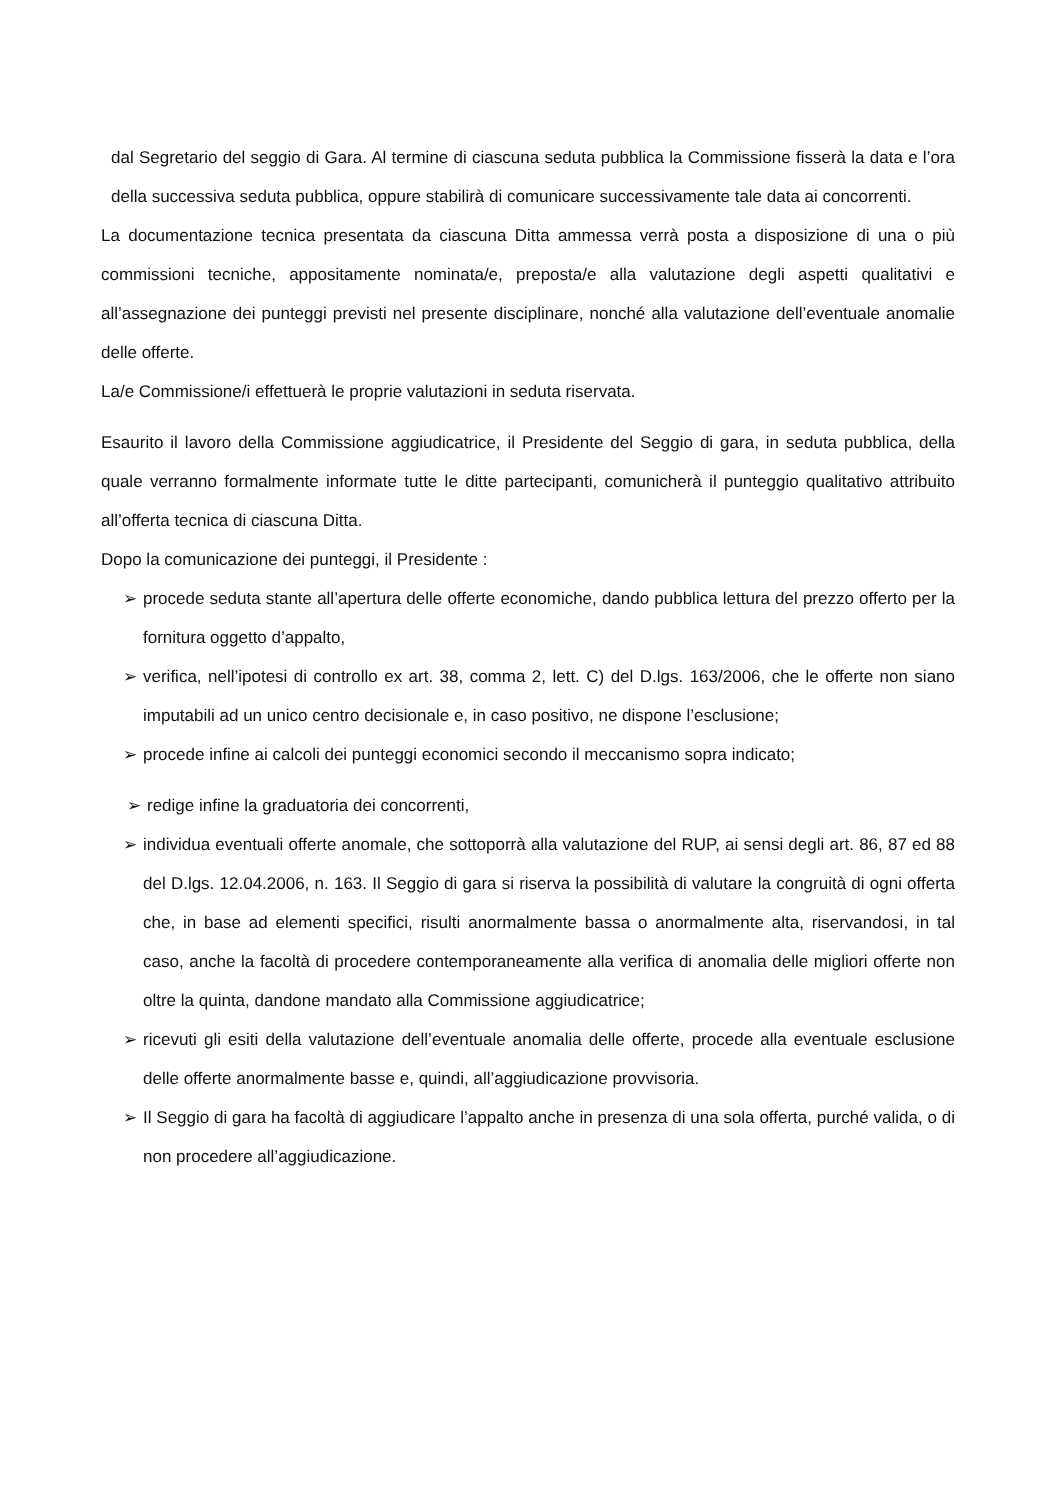dal Segretario del seggio di Gara. Al termine di ciascuna seduta pubblica la Commissione fisserà la data e l’ora della successiva seduta pubblica, oppure stabilirà di comunicare successivamente tale data ai concorrenti.
La documentazione tecnica presentata da ciascuna Ditta ammessa verrà posta a disposizione di una o più commissioni tecniche, appositamente nominata/e, preposta/e alla valutazione degli aspetti qualitativi e all’assegnazione dei punteggi previsti nel presente disciplinare, nonché alla valutazione dell’eventuale anomalie delle offerte.
La/e Commissione/i effettuerà le proprie valutazioni in seduta riservata.
Esaurito il lavoro della Commissione aggiudicatrice, il Presidente del Seggio di gara, in seduta pubblica, della quale verranno formalmente informate tutte le ditte partecipanti, comunicherà il punteggio qualitativo attribuito all’offerta tecnica di ciascuna Ditta.
Dopo la comunicazione dei punteggi, il Presidente :
➢ procede seduta stante all’apertura delle offerte economiche, dando pubblica lettura del prezzo offerto per la fornitura oggetto d’appalto,
➢ verifica, nell’ipotesi di controllo ex art. 38, comma 2, lett. C) del D.lgs. 163/2006, che le offerte non siano imputabili ad un unico centro decisionale e, in caso positivo, ne dispone l’esclusione;
➢ procede infine ai calcoli dei punteggi economici secondo il meccanismo sopra indicato;
➢ redige infine la graduatoria dei concorrenti,
➢ individua eventuali offerte anomale, che sottoporrà alla valutazione del RUP, ai sensi degli art. 86, 87 ed 88 del D.lgs. 12.04.2006, n. 163. Il Seggio di gara si riserva la possibilità di valutare la congruità di ogni offerta che, in base ad elementi specifici, risulti anormalmente bassa o anormalmente alta, riservandosi, in tal caso, anche la facoltà di procedere contemporaneamente alla verifica di anomalia delle migliori offerte non oltre la quinta, dandone mandato alla Commissione aggiudicatrice;
➢ ricevuti gli esiti della valutazione dell’eventuale anomalia delle offerte, procede alla eventuale esclusione delle offerte anormalmente basse e, quindi, all’aggiudicazione provvisoria.
➢ Il Seggio di gara ha facoltà di aggiudicare l’appalto anche in presenza di una sola offerta, purché valida, o di non procedere all’aggiudicazione.